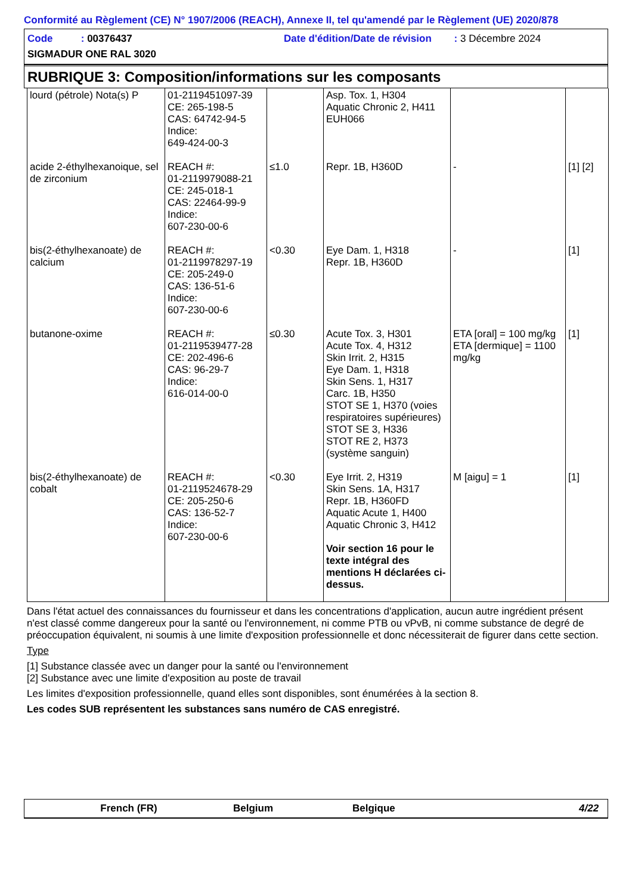Conformité au Règlement (CE) N° 1907/2006 (REACH), Annexe II, tel qu'amendé par le Règlement (UE) 2020/878
Code : 00376437
Date d'édition/Date de révision : 3 Décembre 2024
SIGMADUR ONE RAL 3020
RUBRIQUE 3: Composition/informations sur les composants
| lourd (pétrole) Nota(s) P | 01-2119451097-39 CE: 265-198-5 CAS: 64742-94-5 Indice: 649-424-00-3 | | Asp. Tox. 1, H304 Aquatic Chronic 2, H411 EUH066 | | |
| acide 2-éthylhexanoique, sel de zirconium | REACH #: 01-2119979088-21 CE: 245-018-1 CAS: 22464-99-9 Indice: 607-230-00-6 | ≤1.0 | Repr. 1B, H360D | - | [1] [2] |
| bis(2-éthylhexanoate) de calcium | REACH #: 01-2119978297-19 CE: 205-249-0 CAS: 136-51-6 Indice: 607-230-00-6 | <0.30 | Eye Dam. 1, H318 Repr. 1B, H360D | - | [1] |
| butanone-oxime | REACH #: 01-2119539477-28 CE: 202-496-6 CAS: 96-29-7 Indice: 616-014-00-0 | ≤0.30 | Acute Tox. 3, H301 Acute Tox. 4, H312 Skin Irrit. 2, H315 Eye Dam. 1, H318 Skin Sens. 1, H317 Carc. 1B, H350 STOT SE 1, H370 (voies respiratoires supérieures) STOT SE 3, H336 STOT RE 2, H373 (système sanguin) | ETA [oral] = 100 mg/kg ETA [dermique] = 1100 mg/kg | [1] |
| bis(2-éthylhexanoate) de cobalt | REACH #: 01-2119524678-29 CE: 205-250-6 CAS: 136-52-7 Indice: 607-230-00-6 | <0.30 | Eye Irrit. 2, H319 Skin Sens. 1A, H317 Repr. 1B, H360FD Aquatic Acute 1, H400 Aquatic Chronic 3, H412 Voir section 16 pour le texte intégral des mentions H déclarées ci-dessus. | M [aigu] = 1 | [1] |
Dans l'état actuel des connaissances du fournisseur et dans les concentrations d'application, aucun autre ingrédient présent n'est classé comme dangereux pour la santé ou l'environnement, ni comme PTB ou vPvB, ni comme substance de degré de préoccupation équivalent, ni soumis à une limite d'exposition professionnelle et donc nécessiterait de figurer dans cette section.
Type
[1] Substance classée avec un danger pour la santé ou l'environnement
[2] Substance avec une limite d'exposition au poste de travail
Les limites d'exposition professionnelle, quand elles sont disponibles, sont énumérées à la section 8.
Les codes SUB représentent les substances sans numéro de CAS enregistré.
French (FR) Belgium Belgique 4/22